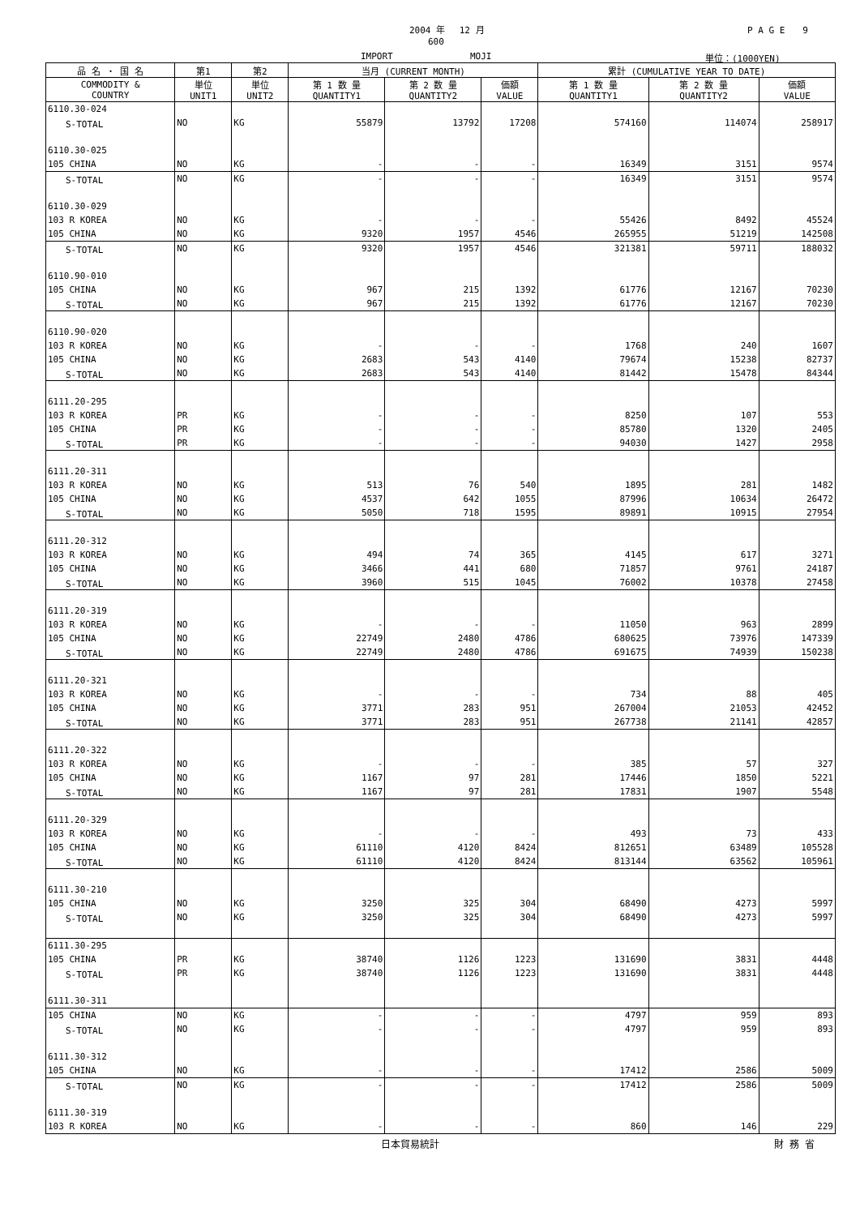2004 年　 12 月 P A G E　　9
600
IMPORT MOJI 単位：(1000YEN)
| 品 名 ・ 国 名 | 第1 | 第2 | 当月 (CURRENT MONTH) | | | 累計 (CUMULATIVE YEAR TO DATE) | | |
| --- | --- | --- | --- | --- | --- | --- | --- | --- |
| COMMODITY & COUNTRY | 単位 UNIT1 | 単位 UNIT2 | 第 1 数 量 QUANTITY1 | 第 2 数 量 QUANTITY2 | 価額 VALUE | 第 1 数 量 QUANTITY1 | 第 2 数 量 QUANTITY2 | 価額 VALUE |
| 6110.30-024 | | | | | | | | |
| S-TOTAL | NO | KG | 55879 | 13792 | 17208 | 574160 | 114074 | 258917 |
| 6110.30-025 | | | | | | | | |
| 105 CHINA | NO | KG | - | - | - | 16349 | 3151 | 9574 |
| S-TOTAL | NO | KG | - | - | - | 16349 | 3151 | 9574 |
| 6110.30-029 | | | | | | | | |
| 103 R KOREA | NO | KG | - | - | - | 55426 | 8492 | 45524 |
| 105 CHINA | NO | KG | 9320 | 1957 | 4546 | 265955 | 51219 | 142508 |
| S-TOTAL | NO | KG | 9320 | 1957 | 4546 | 321381 | 59711 | 188032 |
| 6110.90-010 | | | | | | | | |
| 105 CHINA | NO | KG | 967 | 215 | 1392 | 61776 | 12167 | 70230 |
| S-TOTAL | NO | KG | 967 | 215 | 1392 | 61776 | 12167 | 70230 |
| 6110.90-020 | | | | | | | | |
| 103 R KOREA | NO | KG | - | - | - | 1768 | 240 | 1607 |
| 105 CHINA | NO | KG | 2683 | 543 | 4140 | 79674 | 15238 | 82737 |
| S-TOTAL | NO | KG | 2683 | 543 | 4140 | 81442 | 15478 | 84344 |
| 6111.20-295 | | | | | | | | |
| 103 R KOREA | PR | KG | - | - | - | 8250 | 107 | 553 |
| 105 CHINA | PR | KG | - | - | - | 85780 | 1320 | 2405 |
| S-TOTAL | PR | KG | - | - | - | 94030 | 1427 | 2958 |
| 6111.20-311 | | | | | | | | |
| 103 R KOREA | NO | KG | 513 | 76 | 540 | 1895 | 281 | 1482 |
| 105 CHINA | NO | KG | 4537 | 642 | 1055 | 87996 | 10634 | 26472 |
| S-TOTAL | NO | KG | 5050 | 718 | 1595 | 89891 | 10915 | 27954 |
| 6111.20-312 | | | | | | | | |
| 103 R KOREA | NO | KG | 494 | 74 | 365 | 4145 | 617 | 3271 |
| 105 CHINA | NO | KG | 3466 | 441 | 680 | 71857 | 9761 | 24187 |
| S-TOTAL | NO | KG | 3960 | 515 | 1045 | 76002 | 10378 | 27458 |
| 6111.20-319 | | | | | | | | |
| 103 R KOREA | NO | KG | - | - | - | 11050 | 963 | 2899 |
| 105 CHINA | NO | KG | 22749 | 2480 | 4786 | 680625 | 73976 | 147339 |
| S-TOTAL | NO | KG | 22749 | 2480 | 4786 | 691675 | 74939 | 150238 |
| 6111.20-321 | | | | | | | | |
| 103 R KOREA | NO | KG | - | - | - | 734 | 88 | 405 |
| 105 CHINA | NO | KG | 3771 | 283 | 951 | 267004 | 21053 | 42452 |
| S-TOTAL | NO | KG | 3771 | 283 | 951 | 267738 | 21141 | 42857 |
| 6111.20-322 | | | | | | | | |
| 103 R KOREA | NO | KG | - | - | - | 385 | 57 | 327 |
| 105 CHINA | NO | KG | 1167 | 97 | 281 | 17446 | 1850 | 5221 |
| S-TOTAL | NO | KG | 1167 | 97 | 281 | 17831 | 1907 | 5548 |
| 6111.20-329 | | | | | | | | |
| 103 R KOREA | NO | KG | - | - | - | 493 | 73 | 433 |
| 105 CHINA | NO | KG | 61110 | 4120 | 8424 | 812651 | 63489 | 105528 |
| S-TOTAL | NO | KG | 61110 | 4120 | 8424 | 813144 | 63562 | 105961 |
| 6111.30-210 | | | | | | | | |
| 105 CHINA | NO | KG | 3250 | 325 | 304 | 68490 | 4273 | 5997 |
| S-TOTAL | NO | KG | 3250 | 325 | 304 | 68490 | 4273 | 5997 |
| 6111.30-295 | | | | | | | | |
| 105 CHINA | PR | KG | 38740 | 1126 | 1223 | 131690 | 3831 | 4448 |
| S-TOTAL | PR | KG | 38740 | 1126 | 1223 | 131690 | 3831 | 4448 |
| 6111.30-311 | | | | | | | | |
| 105 CHINA | NO | KG | - | - | - | 4797 | 959 | 893 |
| S-TOTAL | NO | KG | - | - | - | 4797 | 959 | 893 |
| 6111.30-312 | | | | | | | | |
| 105 CHINA | NO | KG | - | - | - | 17412 | 2586 | 5009 |
| S-TOTAL | NO | KG | - | - | - | 17412 | 2586 | 5009 |
| 6111.30-319 | | | | | | | | |
| 103 R KOREA | NO | KG | - | - | - | 860 | 146 | 229 |
日本貿易統計 財 務 省